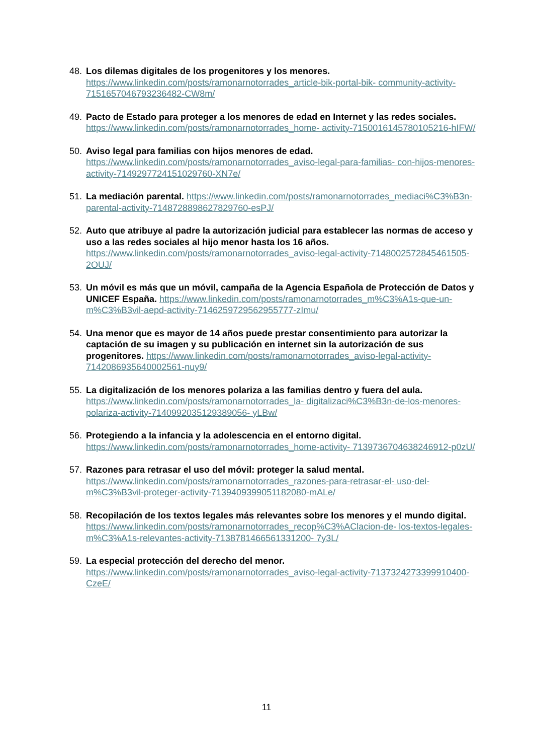48. Los dilemas digitales de los progenitores y los menores. https://www.linkedin.com/posts/ramonarnotorrades_article-bik-portal-bik- community-activity-7151657046793236482-CW8m/
49. Pacto de Estado para proteger a los menores de edad en Internet y las redes sociales. https://www.linkedin.com/posts/ramonarnotorrades_home- activity-7150016145780105216-hIFW/
50. Aviso legal para familias con hijos menores de edad. https://www.linkedin.com/posts/ramonarnotorrades_aviso-legal-para-familias- con-hijos-menores-activity-7149297724151029760-XN7e/
51. La mediación parental. https://www.linkedin.com/posts/ramonarnotorrades_mediaci%C3%B3n- parental-activity-7148728898627829760-esPJ/
52. Auto que atribuye al padre la autorización judicial para establecer las normas de acceso y uso a las redes sociales al hijo menor hasta los 16 años. https://www.linkedin.com/posts/ramonarnotorrades_aviso-legal-activity-7148002572845461505-2OUJ/
53. Un móvil es más que un móvil, campaña de la Agencia Española de Protección de Datos y UNICEF España. https://www.linkedin.com/posts/ramonarnotorrades_m%C3%A1s-que-un- m%C3%B3vil-aepd-activity-7146259729562955777-zImu/
54. Una menor que es mayor de 14 años puede prestar consentimiento para autorizar la captación de su imagen y su publicación en internet sin la autorización de sus progenitores. https://www.linkedin.com/posts/ramonarnotorrades_aviso-legal-activity-7142086935640002561-nuy9/
55. La digitalización de los menores polariza a las familias dentro y fuera del aula. https://www.linkedin.com/posts/ramonarnotorrades_la- digitalizaci%C3%B3n-de-los-menores-polariza-activity-7140992035129389056- yLBw/
56. Protegiendo a la infancia y la adolescencia en el entorno digital. https://www.linkedin.com/posts/ramonarnotorrades_home-activity- 7139736704638246912-p0zU/
57. Razones para retrasar el uso del móvil: proteger la salud mental. https://www.linkedin.com/posts/ramonarnotorrades_razones-para-retrasar-el- uso-del-m%C3%B3vil-proteger-activity-7139409399051182080-mALe/
58. Recopilación de los textos legales más relevantes sobre los menores y el mundo digital. https://www.linkedin.com/posts/ramonarnotorrades_recop%C3%AClacion-de- los-textos-legales-m%C3%A1s-relevantes-activity-7138781466561331200- 7y3L/
59. La especial protección del derecho del menor. https://www.linkedin.com/posts/ramonarnotorrades_aviso-legal-activity-7137324273399910400-CzeE/
11